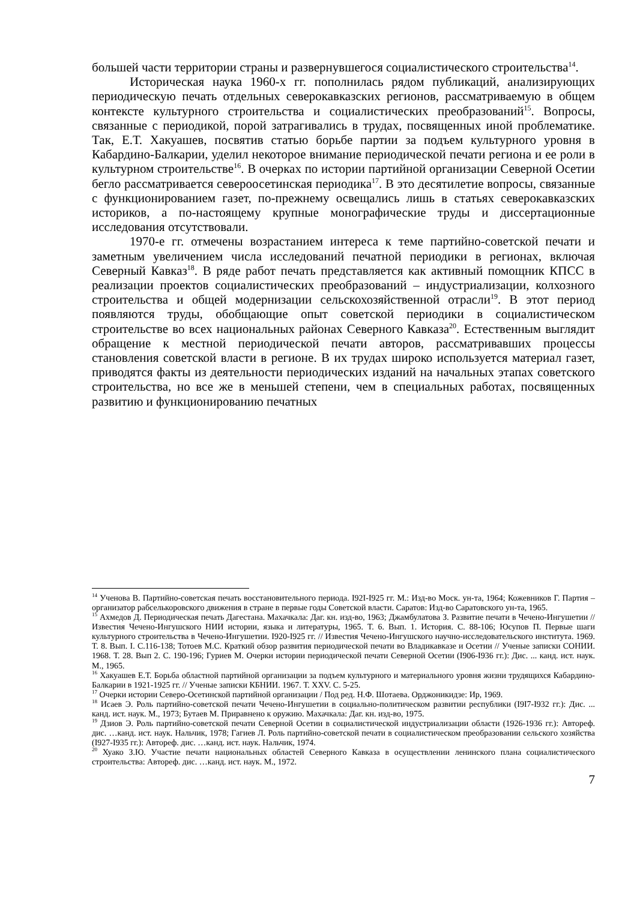большей части территории страны и развернувшегося социалистического строительства<sup>14</sup>.
Историческая наука 1960-х гг. пополнилась рядом публикаций, анализирующих периодическую печать отдельных северокавказских регионов, рассматриваемую в общем контексте культурного строительства и социалистических преобразований<sup>15</sup>. Вопросы, связанные с периодикой, порой затрагивались в трудах, посвященных иной проблематике. Так, Е.Т. Хакуашев, посвятив статью борьбе партии за подъем культурного уровня в Кабардино-Балкарии, уделил некоторое внимание периодической печати региона и ее роли в культурном строительстве<sup>16</sup>. В очерках по истории партийной организации Северной Осетии бегло рассматривается североосетинская периодика<sup>17</sup>. В это десятилетие вопросы, связанные с функционированием газет, по-прежнему освещались лишь в статьях северокавказских историков, а по-настоящему крупные монографические труды и диссертационные исследования отсутствовали.
1970-е гг. отмечены возрастанием интереса к теме партийно-советской печати и заметным увеличением числа исследований печатной периодики в регионах, включая Северный Кавказ<sup>18</sup>. В ряде работ печать представляется как активный помощник КПСС в реализации проектов социалистических преобразований – индустриализации, колхозного строительства и общей модернизации сельскохозяйственной отрасли<sup>19</sup>. В этот период появляются труды, обобщающие опыт советской периодики в социалистическом строительстве во всех национальных районах Северного Кавказа<sup>20</sup>. Естественным выглядит обращение к местной периодической печати авторов, рассматривавших процессы становления советской власти в регионе. В их трудах широко используется материал газет, приводятся факты из деятельности периодических изданий на начальных этапах советского строительства, но все же в меньшей степени, чем в специальных работах, посвященных развитию и функционированию печатных
<sup>14</sup> Ученова В. Партийно-советская печать восстановительного периода. I92I-I925 гг. М.: Изд-во Моск. ун-та, 1964; Кожевников Г. Партия – организатор рабселькоровского движения в стране в первые годы Советской власти. Саратов: Изд-во Саратовского ун-та, 1965.
<sup>15</sup> Ахмедов Д. Периодическая печать Дагестана. Махачкала: Даг. кн. изд-во, 1963; Джамбулатова З. Развитие печати в Чечено-Ингушетии // Известия Чечено-Ингушского НИИ истории, языка и литературы, 1965. Т. 6. Вып. 1. История. С. 88-106; Юсупов П. Первые шаги культурного строительства в Чечено-Ингушетии. I920-I925 гг. // Известия Чечено-Ингушского научно-исследовательского института. 1969. Т. 8. Вып. I. С.116-138; Тотоев М.С. Краткий обзор развития периодической печати во Владикавказе и Осетии // Ученые записки СОНИИ. 1968. Т. 28. Вып 2. С. 190-196; Гуриев М. Очерки истории периодической печати Северной Осетии (I906-I936 гг.): Дис. ... канд. ист. наук. М., 1965.
<sup>16</sup> Хакуашев Е.Т. Борьба областной партийной организации за подъем культурного и материального уровня жизни трудящихся Кабардино-Балкарии в 1921-1925 гг. // Ученые записки КБНИИ. 1967. Т. XXV. С. 5-25.
<sup>17</sup> Очерки истории Северо-Осетинской партийной организации / Под ред. Н.Ф. Шотаева. Орджоникидзе: Ир, 1969.
<sup>18</sup> Исаев Э. Роль партийно-советской печати Чечено-Ингушетии в социально-политическом развитии республики (I9I7-I932 гг.): Дис. ... канд. ист. наук. М., 1973; Бутаев М. Приравнено к оружию. Махачкала: Даг. кн. изд-во, 1975.
<sup>19</sup> Дзиов Э. Роль партийно-советской печати Северной Осетии в социалистической индустриализации области (1926-1936 гг.): Автореф. дис. …канд. ист. наук. Нальчик, 1978; Гагиев Л. Роль партийно-советской печати в социалистическом преобразовании сельского хозяйства (I927-I935 гг.): Автореф. дис. …канд. ист. наук. Нальчик, 1974.
<sup>20</sup> Хуако З.Ю. Участие печати национальных областей Северного Кавказа в осуществлении ленинского плана социалистического строительства: Автореф. дис. …канд. ист. наук. М., 1972.
7